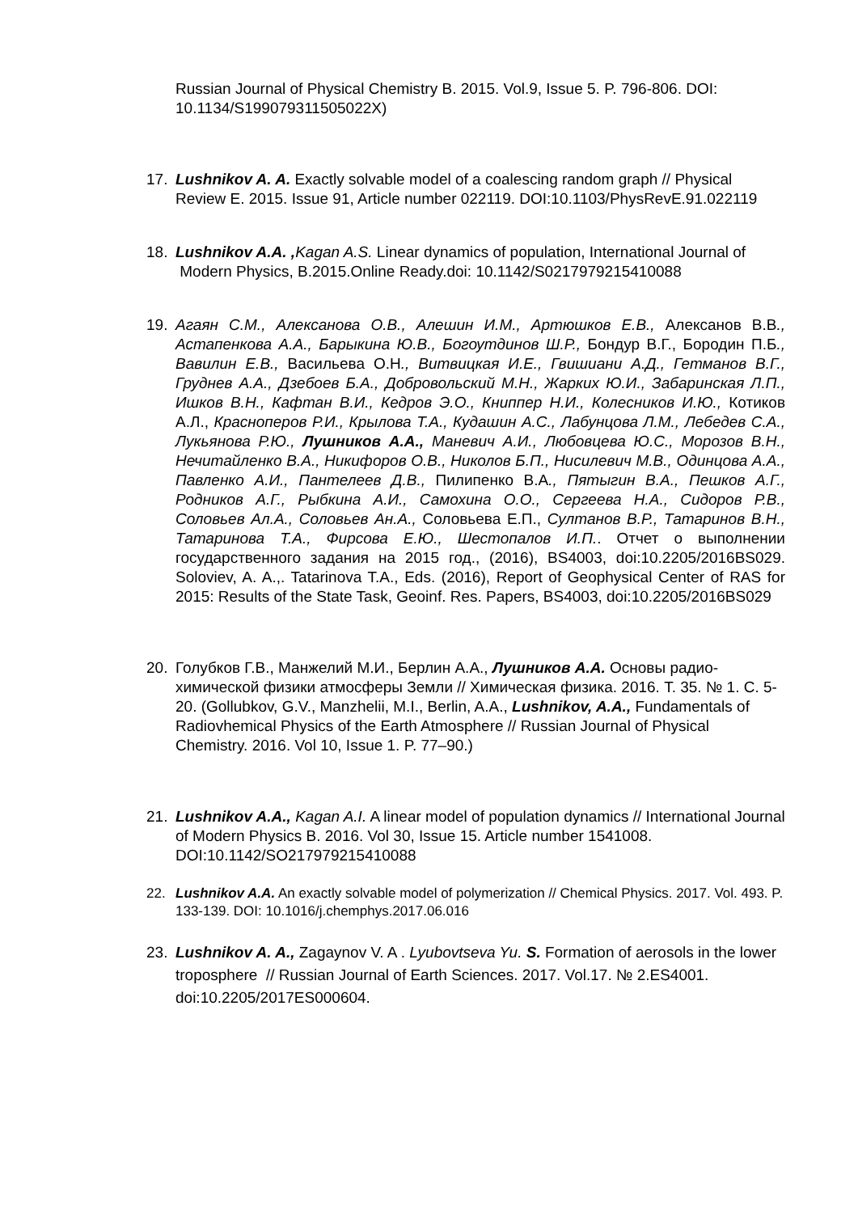Russian Journal of Physical Chemistry B. 2015. Vol.9, Issue 5. P. 796-806. DOI: 10.1134/S199079311505022X)
17. Lushnikov A. A. Exactly solvable model of a coalescing random graph // Physical Review E. 2015. Issue 91, Article number 022119. DOI:10.1103/PhysRevE.91.022119
18. Lushnikov A.A. , Kagan A.S. Linear dynamics of population, International Journal of Modern Physics, B.2015.Online Ready.doi: 10.1142/S0217979215410088
19. Агаян С.М., Алексанова О.В., Алешин И.М., Артюшков Е.В., Алексанов В.В., Астапенкова А.А., Барыкина Ю.В., Богоутдинов Ш.Р., Бондур В.Г., Бородин П.Б., Вавилин Е.В., Васильева О.Н., Витвицкая И.Е., Гвишиани А.Д., Гетманов В.Г., Груднев А.А., Дзебоев Б.А., Добровольский М.Н., Жарких Ю.И., Забаринская Л.П., Ишков В.Н., Кафтан В.И., Кедров Э.О., Книппер Н.И., Колесников И.Ю., Котиков А.Л., Красноперов Р.И., Крылова Т.А., Кудашин А.С., Лабунцова Л.М., Лебедев С.А., Лукьянова Р.Ю., Лушников А.А., Маневич А.И., Любовцева Ю.С., Морозов В.Н., Нечитайленко В.А., Никифоров О.В., Николов Б.П., Нисилевич М.В., Одинцова А.А., Павленко А.И., Пантелеев Д.В., Пилипенко В.А., Пятыгин В.А., Пешков А.Г., Родников А.Г., Рыбкина А.И., Самохина О.О., Сергеева Н.А., Сидоров Р.В., Соловьев Ал.А., Соловьев Ан.А., Соловьева Е.П., Султанов В.Р., Татаринов В.Н., Татаринова Т.А., Фирсова Е.Ю., Шестопалов И.П.. Отчет о выполнении государственного задания на 2015 год., (2016), BS4003, doi:10.2205/2016BS029. Soloviev, A. A.,. Tatarinova T.A., Eds. (2016), Report of Geophysical Center of RAS for 2015: Results of the State Task, Geoinf. Res. Papers, BS4003, doi:10.2205/2016BS029
20. Голубков Г.В., Манжелий М.И., Берлин А.А., Лушников А.А. Основы радио-химической физики атмосферы Земли // Химическая физика. 2016. Т. 35. № 1. С. 5-20. (Gollubkov, G.V., Manzhelii, M.I., Berlin, A.A., Lushnikov, A.A., Fundamentals of Radiovhemical Physics of the Earth Atmosphere // Russian Journal of Physical Chemistry. 2016. Vol 10, Issue 1. P. 77–90.)
21. Lushnikov A.A., Kagan A.I. A linear model of population dynamics // International Journal of Modern Physics B. 2016. Vol 30, Issue 15. Article number 1541008. DOI:10.1142/SO217979215410088
22. Lushnikov A.A. An exactly solvable model of polymerization // Chemical Physics. 2017. Vol. 493. P. 133-139. DOI: 10.1016/j.chemphys.2017.06.016
23. Lushnikov A. A., Zagaynov V. A . Lyubovtseva Yu. S. Formation of aerosols in the lower troposphere // Russian Journal of Earth Sciences. 2017. Vol.17. № 2.ES4001. doi:10.2205/2017ES000604.